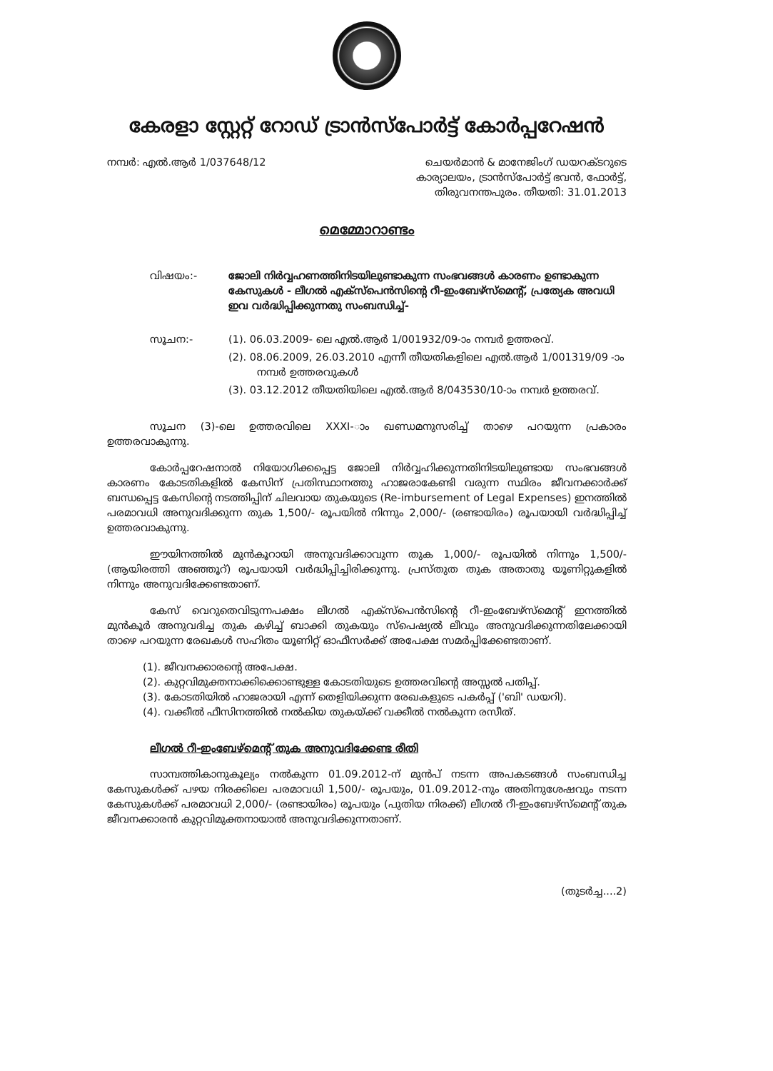കേരളാ സ്റ്റേറ്റ് റോഡ് ട്രാൻസ്പോർട്ട് കോർപ്പറേഷൻ
നമ്പർ: എൽ.ആർ 1/037648/12 ചെയർമാൻ & മാനേജിംഗ് ഡയറക്ടറുടെ
കാര്യാലയം, ട്രാൻസ്പോർട്ട് ഭവൻ, ഫോർട്ട്,
തിരുവനന്തപുരം. തീയതി: 31.01.2013
മെമ്മോറാണ്ടം
വിഷയം:- ജോലി നിർവ്വഹണത്തിനിടയിലുണ്ടാകുന്ന സംഭവങ്ങൾ കാരണം ഉണ്ടാകുന്ന കേസുകൾ - ലീഗൽ എക്സ്പെൻസിന്റെ റീ-ഇംബേഴ്സ്മെന്റ്, പ്രത്യേക അവധി ഇവ വർദ്ധിപ്പിക്കുന്നതു സംബന്ധിച്ച്-
സൂചന:- (1). 06.03.2009- ലെ എൽ.ആർ 1/001932/09-ാം നമ്പർ ഉത്തരവ്.
(2). 08.06.2009, 26.03.2010 എന്നീ തീയതികളിലെ എൽ.ആർ 1/001319/09 -ാം നമ്പർ ഉത്തരവുകൾ
(3). 03.12.2012 തീയതിയിലെ എൽ.ആർ 8/043530/10-ാം നമ്പർ ഉത്തരവ്.
സൂചന (3)-ലെ ഉത്തരവിലെ XXXI-ാം ഖണ്ഡമനുസരിച്ച് താഴെ പറയുന്ന പ്രകാരം ഉത്തരവാകുന്നു.
കോർപ്പറേഷനാൽ നിയോഗിക്കപ്പെട്ട ജോലി നിർവ്വഹിക്കുന്നതിനിടയിലുണ്ടായ സംഭവങ്ങൾ കാരണം കോടതികളിൽ കേസിന് പ്രതിസ്ഥാനത്തു ഹാജരാകേണ്ടി വരുന്ന സ്ഥിരം ജീവനക്കാർക്ക് ബന്ധപ്പെട്ട കേസിന്റെ നടത്തിപ്പിന് ചിലവായ തുകയുടെ (Re-imbursement of Legal Expenses) ഇനത്തിൽ പരമാവധി അനുവദിക്കുന്ന തുക 1,500/- രൂപയിൽ നിന്നും 2,000/- (രണ്ടായിരം) രൂപയായി വർദ്ധിപ്പിച്ച് ഉത്തരവാകുന്നു.
ഈയിനത്തിൽ മുൻകൂറായി അനുവദിക്കാവുന്ന തുക 1,000/- രൂപയിൽ നിന്നും 1,500/- (ആയിരത്തി അഞ്ഞൂറ്) രൂപയായി വർദ്ധിപ്പിച്ചിരിക്കുന്നു. പ്രസ്തുത തുക അതാതു യൂണിറ്റുകളിൽ നിന്നും അനുവദിക്കേണ്ടതാണ്.
കേസ് വെറുതെവിടുന്നപക്ഷം ലീഗൽ എക്സ്പെൻസിന്റെ റീ-ഇംബേഴ്സ്മെന്റ് ഇനത്തിൽ മുൻകൂർ അനുവദിച്ച തുക കഴിച്ച് ബാക്കി തുകയും സ്പെഷ്യൽ ലീവും അനുവദിക്കുന്നതിലേക്കായി താഴെ പറയുന്ന രേഖകൾ സഹിതം യൂണിറ്റ് ഓഫീസർക്ക് അപേക്ഷ സമർപ്പിക്കേണ്ടതാണ്.
(1). ജീവനക്കാരന്റെ അപേക്ഷ.
(2). കുറ്റവിമുക്തനാക്കിക്കൊണ്ടുള്ള കോടതിയുടെ ഉത്തരവിന്റെ അസ്സൽ പതിപ്പ്.
(3). കോടതിയിൽ ഹാജരായി എന്ന് തെളിയിക്കുന്ന രേഖകളുടെ പകർപ്പ് ('ബി' ഡയറി).
(4). വക്കീൽ ഫീസിനത്തിൽ നൽകിയ തുകയ്ക്ക് വക്കീൽ നൽകുന്ന രസീത്.
ലീഗൽ റീ-ഇംബേഴ്മെന്റ് തുക അനുവദിക്കേണ്ട രീതി
സാമ്പത്തികാനുകൂല്യം നൽകുന്ന 01.09.2012-ന് മുൻപ് നടന്ന അപകടങ്ങൾ സംബന്ധിച്ച കേസുകൾക്ക് പഴയ നിരക്കിലെ പരമാവധി 1,500/- രൂപയും, 01.09.2012-നും അതിനുശേഷവും നടന്ന കേസുകൾക്ക് പരമാവധി 2,000/- (രണ്ടായിരം) രൂപയും (പുതിയ നിരക്ക്) ലീഗൽ റീ-ഇംബേഴ്സ്മെന്റ് തുക ജീവനക്കാരൻ കുറ്റവിമുക്തനായാൽ അനുവദിക്കുന്നതാണ്.
(തുടർച്ച....2)